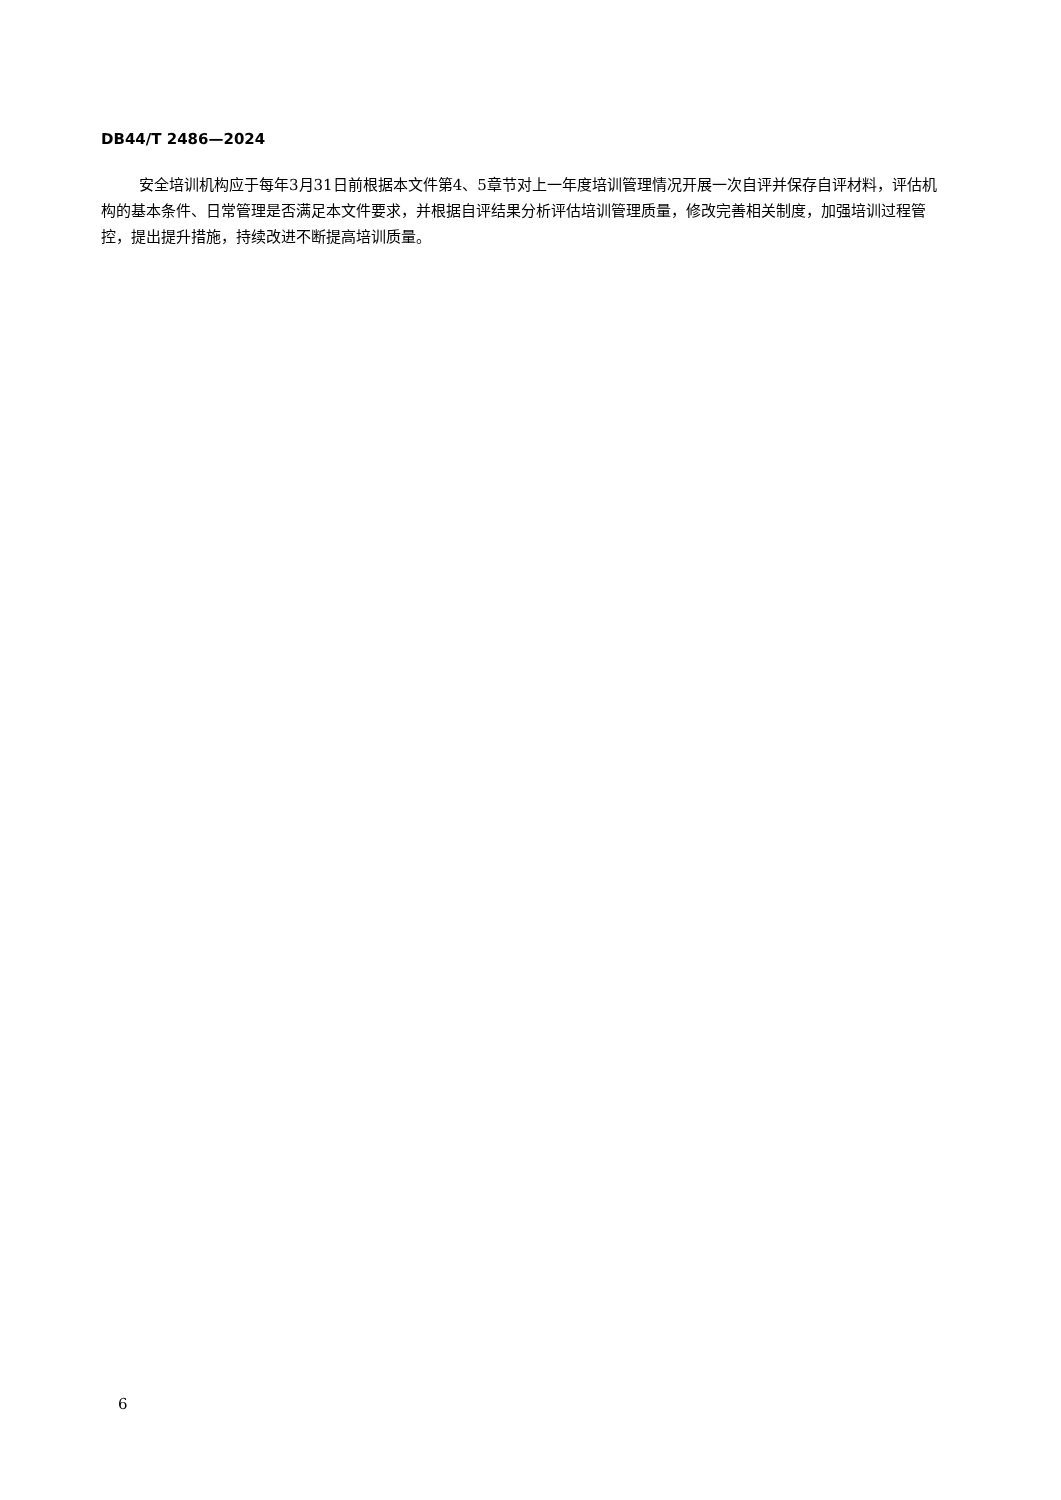DB44/T 2486—2024
安全培训机构应于每年3月31日前根据本文件第4、5章节对上一年度培训管理情况开展一次自评并保存自评材料，评估机构的基本条件、日常管理是否满足本文件要求，并根据自评结果分析评估培训管理质量，修改完善相关制度，加强培训过程管控，提出提升措施，持续改进不断提高培训质量。
6